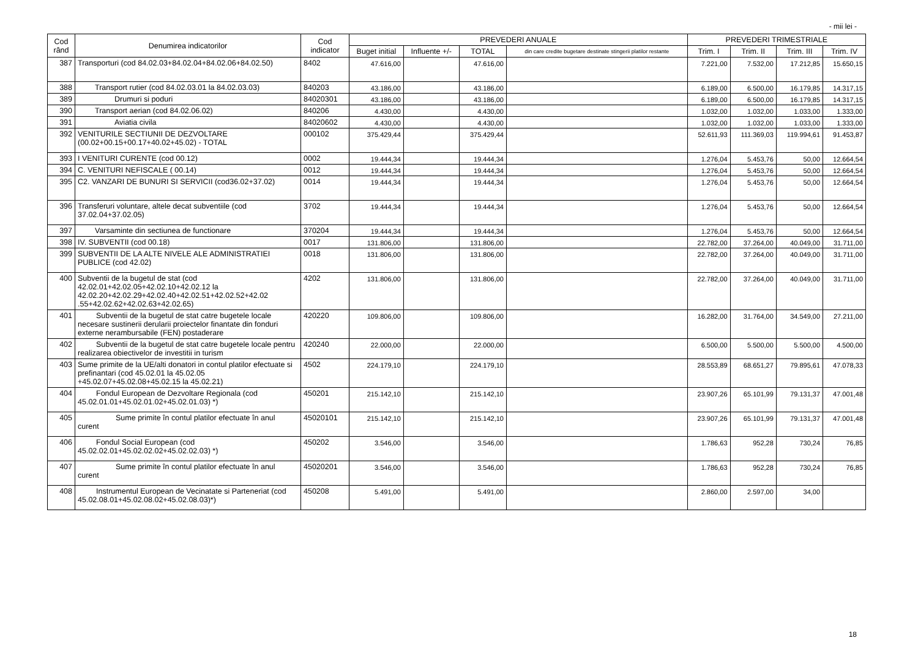- mii lei -
| Cod rând | Denumirea indicatorilor | Cod indicator | PREVEDERI ANUALE | | | | PREVEDERI TRIMESTRIALE | | | |
| --- | --- | --- | --- | --- | --- | --- | --- | --- | --- | --- |
| | | | Buget initial | Influente +/- | TOTAL | din care credite bugetare destinate stingerii platilor restante | Trim. I | Trim. II | Trim. III | Trim. IV |
| 387 | Transporturi (cod 84.02.03+84.02.04+84.02.06+84.02.50) | 8402 | 47.616,00 | | 47.616,00 | | 7.221,00 | 7.532,00 | 17.212,85 | 15.650,15 |
| 388 | Transport rutier (cod 84.02.03.01 la 84.02.03.03) | 840203 | 43.186,00 | | 43.186,00 | | 6.189,00 | 6.500,00 | 16.179,85 | 14.317,15 |
| 389 | Drumuri si poduri | 84020301 | 43.186,00 | | 43.186,00 | | 6.189,00 | 6.500,00 | 16.179,85 | 14.317,15 |
| 390 | Transport aerian (cod 84.02.06.02) | 840206 | 4.430,00 | | 4.430,00 | | 1.032,00 | 1.032,00 | 1.033,00 | 1.333,00 |
| 391 | Aviatia civila | 84020602 | 4.430,00 | | 4.430,00 | | 1.032,00 | 1.032,00 | 1.033,00 | 1.333,00 |
| 392 | VENITURILE SECTIUNII DE DEZVOLTARE (00.02+00.15+00.17+40.02+45.02) - TOTAL | 000102 | 375.429,44 | | 375.429,44 | | 52.611,93 | 111.369,03 | 119.994,61 | 91.453,87 |
| 393 | I VENITURI CURENTE (cod 00.12) | 0002 | 19.444,34 | | 19.444,34 | | 1.276,04 | 5.453,76 | 50,00 | 12.664,54 |
| 394 | C. VENITURI NEFISCALE ( 00.14) | 0012 | 19.444,34 | | 19.444,34 | | 1.276,04 | 5.453,76 | 50,00 | 12.664,54 |
| 395 | C2. VANZARI DE BUNURI SI SERVICII (cod36.02+37.02) | 0014 | 19.444,34 | | 19.444,34 | | 1.276,04 | 5.453,76 | 50,00 | 12.664,54 |
| 396 | Transferuri voluntare, altele decat subventiile (cod 37.02.04+37.02.05) | 3702 | 19.444,34 | | 19.444,34 | | 1.276,04 | 5.453,76 | 50,00 | 12.664,54 |
| 397 | Varsaminte din sectiunea de functionare | 370204 | 19.444,34 | | 19.444,34 | | 1.276,04 | 5.453,76 | 50,00 | 12.664,54 |
| 398 | IV. SUBVENTII (cod 00.18) | 0017 | 131.806,00 | | 131.806,00 | | 22.782,00 | 37.264,00 | 40.049,00 | 31.711,00 |
| 399 | SUBVENTII DE LA ALTE NIVELE ALE ADMINISTRATIEI PUBLICE (cod 42.02) | 0018 | 131.806,00 | | 131.806,00 | | 22.782,00 | 37.264,00 | 40.049,00 | 31.711,00 |
| 400 | Subventii de la bugetul de stat (cod 42.02.01+42.02.05+42.02.10+42.02.12 la 42.02.20+42.02.29+42.02.40+42.02.51+42.02.52+42.02 .55+42.02.62+42.02.63+42.02.65) | 4202 | 131.806,00 | | 131.806,00 | | 22.782,00 | 37.264,00 | 40.049,00 | 31.711,00 |
| 401 | Subventii de la bugetul de stat catre bugetele locale necesare sustinerii derularii proiectelor finantate din fonduri externe nerambursabile (FEN) postaderare | 420220 | 109.806,00 | | 109.806,00 | | 16.282,00 | 31.764,00 | 34.549,00 | 27.211,00 |
| 402 | Subventii de la bugetul de stat catre bugetele locale pentru realizarea obiectivelor de investitii in turism | 420240 | 22.000,00 | | 22.000,00 | | 6.500,00 | 5.500,00 | 5.500,00 | 4.500,00 |
| 403 | Sume primite de la UE/alti donatori in contul platilor efectuate si prefinantari (cod 45.02.01 la 45.02.05 +45.02.07+45.02.08+45.02.15 la 45.02.21) | 4502 | 224.179,10 | | 224.179,10 | | 28.553,89 | 68.651,27 | 79.895,61 | 47.078,33 |
| 404 | Fondul European de Dezvoltare Regionala (cod 45.02.01.01+45.02.01.02+45.02.01.03) *) | 450201 | 215.142,10 | | 215.142,10 | | 23.907,26 | 65.101,99 | 79.131,37 | 47.001,48 |
| 405 | Sume primite în contul platilor efectuate în anul curent | 45020101 | 215.142,10 | | 215.142,10 | | 23.907,26 | 65.101,99 | 79.131,37 | 47.001,48 |
| 406 | Fondul Social European (cod 45.02.02.01+45.02.02.02+45.02.02.03) *) | 450202 | 3.546,00 | | 3.546,00 | | 1.786,63 | 952,28 | 730,24 | 76,85 |
| 407 | Sume primite în contul platilor efectuate în anul curent | 45020201 | 3.546,00 | | 3.546,00 | | 1.786,63 | 952,28 | 730,24 | 76,85 |
| 408 | Instrumentul European de Vecinatate si Parteneriat (cod 45.02.08.01+45.02.08.02+45.02.08.03)*) | 450208 | 5.491,00 | | 5.491,00 | | 2.860,00 | 2.597,00 | 34,00 | |
18